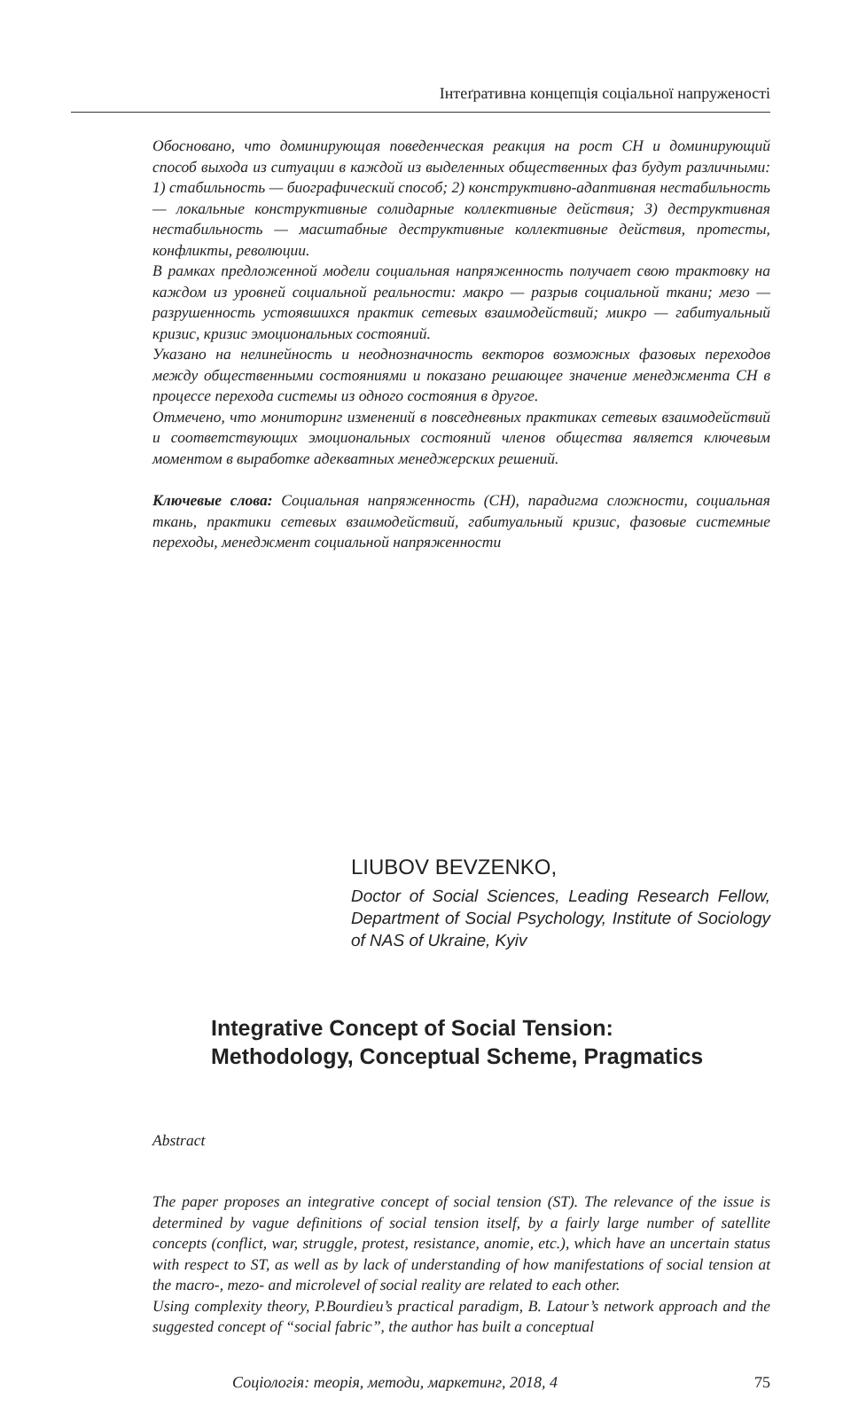Інтеґративна концепція соціальної напруженості
Обосновано, что доминирующая поведенческая реакция на рост СН и доминирующий способ выхода из ситуации в каждой из выделенных общественных фаз будут различными: 1) стабильность — биографический способ; 2) конструктивно-адаптивная нестабильность — локальные конструктивные солидарные коллективные действия; 3) деструктивная нестабильность — масштабные деструктивные коллективные действия, протесты, конфликты, революции.
В рамках предложенной модели социальная напряженность получает свою трактовку на каждом из уровней социальной реальности: макро — разрыв социальной ткани; мезо — разрушенность устоявшихся практик сетевых взаимодействий; микро — габитуальный кризис, кризис эмоциональных состояний.
Указано на нелинейность и неоднозначность векторов возможных фазовых переходов между общественными состояниями и показано решающее значение менеджмента СН в процессе перехода системы из одного состояния в другое.
Отмечено, что мониторинг изменений в повседневных практиках сетевых взаимодействий и соответствующих эмоциональных состояний членов общества является ключевым моментом в выработке адекватных менеджерских решений.
Ключевые слова: Социальная напряженность (СН), парадигма сложности, социальная ткань, практики сетевых взаимодействий, габитуальный кризис, фазовые системные переходы, менеджмент социальной напряженности
LIUBOV BEVZENKO,
Doctor of Social Sciences, Leading Research Fellow, Department of Social Psychology, Institute of Sociology of NAS of Ukraine, Kyiv
Integrative Concept of Social Tension:
Methodology, Conceptual Scheme, Pragmatics
Abstract
The paper proposes an integrative concept of social tension (ST). The relevance of the issue is determined by vague definitions of social tension itself, by a fairly large number of satellite concepts (conflict, war, struggle, protest, resistance, anomie, etc.), which have an uncertain status with respect to ST, as well as by lack of understanding of how manifestations of social tension at the macro-, mezo- and microlevel of social reality are related to each other.
Using complexity theory, P.Bourdieu’s practical paradigm, B. Latour’s network approach and the suggested concept of “social fabric”, the author has built a conceptual
Соціологія: теорія, методи, маркетинг, 2018, 4 75